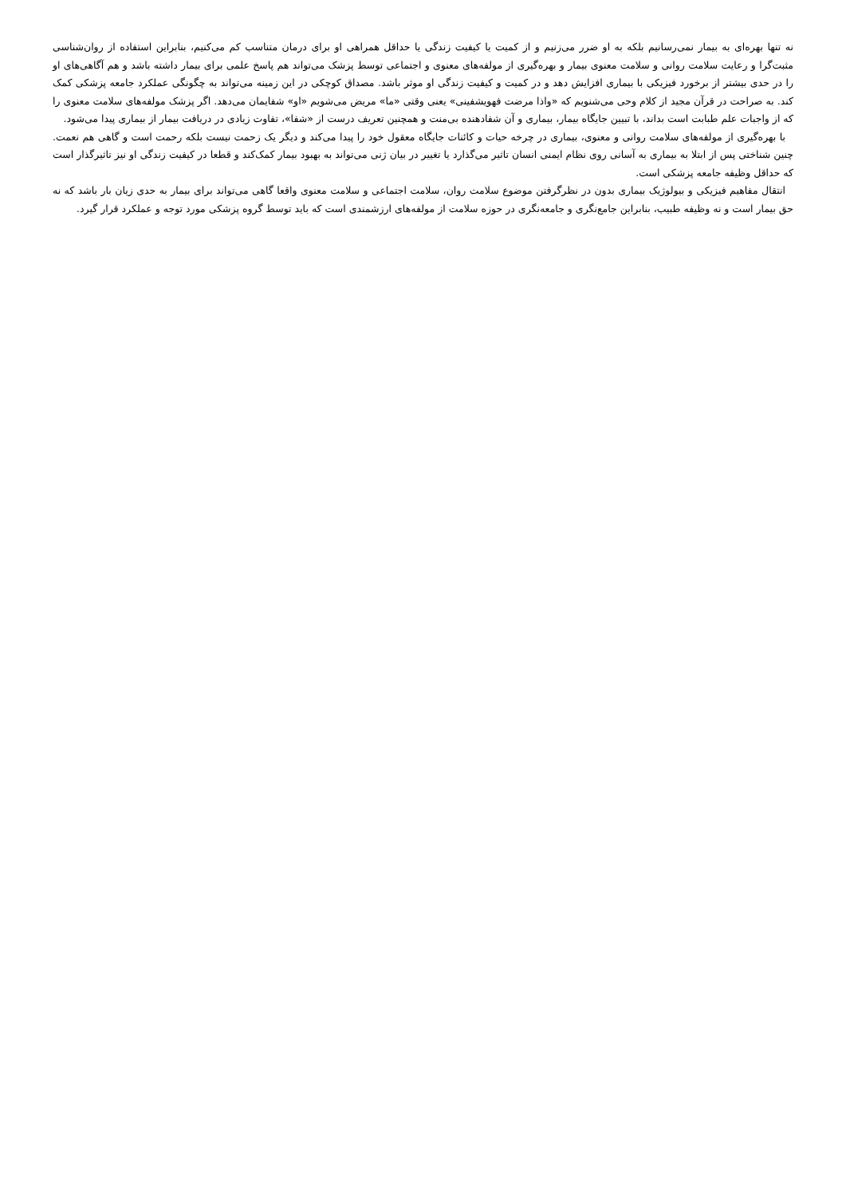نه تنها بهره‌ای به بیمار نمی‌رسانیم بلکه به او ضرر می‌زنیم و از کمیت یا کیفیت زندگی یا حداقل همراهی او برای درمان متناسب کم می‌کنیم، بنابراین استفاده از روان‌شناسی مثبت‌گرا و رعایت سلامت روانی و سلامت معنوی بیمار و بهره‌گیری از مولفه‌های معنوی و اجتماعی توسط پزشک می‌تواند هم پاسخ علمی برای بیمار داشته باشد و هم آگاهی‌های او را در حدی بیشتر از برخورد فیزیکی با بیماری افزایش دهد و در کمیت و کیفیت زندگی او موثر باشد. مصداق کوچکی در این زمینه می‌تواند به چگونگی عملکرد جامعه پزشکی کمک کند. به صراحت در قرآن مجید از کلام وحی می‌شنویم که «واذا مرضت فهویشفینی» یعنی وقتی «ما» مریض می‌شویم «او» شفایمان می‌دهد. اگر پزشک مولفه‌های سلامت معنوی را که از واجبات علم طبابت است بداند، با تبیین جایگاه بیمار، بیماری و آن شفادهنده بی‌منت و همچنین تعریف درست از «شفا»، تفاوت زیادی در دریافت بیمار از بیماری پیدا می‌شود.
با بهره‌گیری از مولفه‌های سلامت روانی و معنوی، بیماری در چرخه حیات و کائنات جایگاه معقول خود را پیدا می‌کند و دیگر یک زحمت نیست بلکه رحمت است و گاهی هم نعمت. چنین شناختی پس از ابتلا به بیماری به آسانی روی نظام ایمنی انسان تاثیر می‌گذارد یا تغییر در بیان ژنی می‌تواند به بهبود بیمار کمک‌کند و قطعا در کیفیت زندگی او نیز تاثیرگذار است که حداقل وظیفه جامعه پزشکی است.
انتقال مفاهیم فیزیکی و بیولوژیک بیماری بدون در نظرگرفتن موضوع سلامت روان، سلامت اجتماعی و سلامت معنوی واقعا گاهی می‌تواند برای بیمار به حدی زیان بار باشد که نه حق بیمار است و نه وظیفه طبیب، بنابراین جامع‌نگری و جامعه‌نگری در حوزه سلامت از مولفه‌های ارزشمندی است که باید توسط گروه پزشکی مورد توجه و عملکرد قرار گیرد.